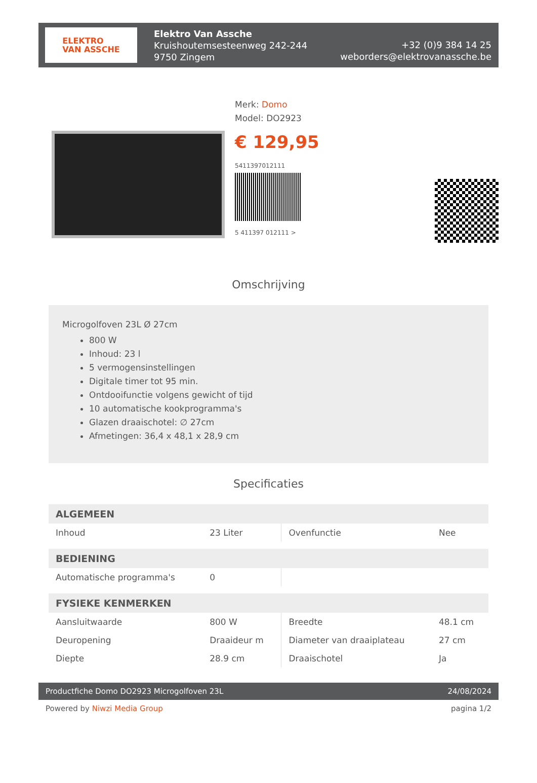ELEKTRO
VAN ASSCHE
Elektro Van Assche
Kruishoutemsesteenweg 242-244
9750 Zingem
+32 (0)9 384 14 25
weborders@elektrovanassche.be
Merk: Domo
Model: DO2923
€ 129,95
5411397012111
5 411397 012111 >
Omschrijving
Microgolfoven 23L Ø 27cm
800 W
Inhoud: 23 l
5 vermogensinstellingen
Digitale timer tot 95 min.
Ontdooifunctie volgens gewicht of tijd
10 automatische kookprogramma's
Glazen draaischotel: ∅ 27cm
Afmetingen: 36,4 x 48,1 x 28,9 cm
Specificaties
| ALGEMEEN | | | |
| --- | --- | --- | --- |
| Inhoud | 23 Liter | Ovenfunctie | Nee |
| BEDIENING | | | |
| Automatische programma's | 0 | | |
| FYSIEKE KENMERKEN | | | |
| Aansluitwaarde | 800 W | Breedte | 48.1 cm |
| Deuropening | Draaideur m | Diameter van draaiplateau | 27 cm |
| Diepte | 28.9 cm | Draaischotel | Ja |
Productfiche Domo DO2923 Microgolfoven 23L 24/08/2024
Powered by Niwzi Media Group pagina 1/2